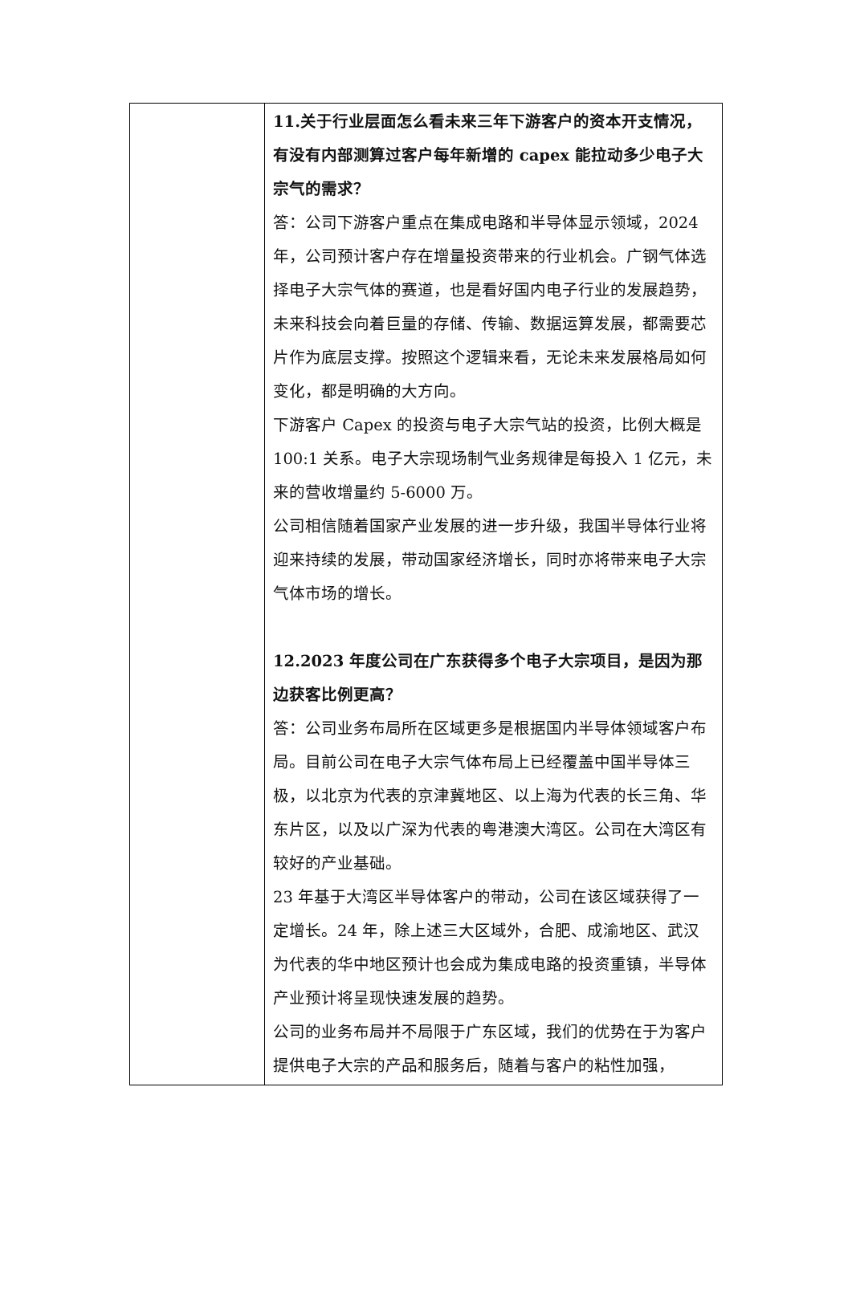| | 11.关于行业层面怎么看未来三年下游客户的资本开支情况，有没有内部测算过客户每年新增的 capex 能拉动多少电子大宗气的需求？ 答：公司下游客户重点在集成电路和半导体显示领域，2024年，公司预计客户存在增量投资带来的行业机会。广钢气体选择电子大宗气体的赛道，也是看好国内电子行业的发展趋势，未来科技会向着巨量的存储、传输、数据运算发展，都需要芯片作为底层支撑。按照这个逻辑来看，无论未来发展格局如何变化，都是明确的大方向。 下游客户 Capex 的投资与电子大宗气站的投资，比例大概是100:1 关系。电子大宗现场制气业务规律是每投入 1 亿元，未来的营收增量约 5-6000 万。 公司相信随着国家产业发展的进一步升级，我国半导体行业将迎来持续的发展，带动国家经济增长，同时亦将带来电子大宗气体市场的增长。 12.2023 年度公司在广东获得多个电子大宗项目，是因为那边获客比例更高？ 答：公司业务布局所在区域更多是根据国内半导体领域客户布局。目前公司在电子大宗气体布局上已经覆盖中国半导体三极，以北京为代表的京津冀地区、以上海为代表的长三角、华东片区，以及以广深为代表的粤港澳大湾区。公司在大湾区有较好的产业基础。 23 年基于大湾区半导体客户的带动，公司在该区域获得了一定增长。24 年，除上述三大区域外，合肥、成渝地区、武汉为代表的华中地区预计也会成为集成电路的投资重镇，半导体产业预计将呈现快速发展的趋势。 公司的业务布局并不局限于广东区域，我们的优势在于为客户提供电子大宗的产品和服务后，随着与客户的粘性加强， |